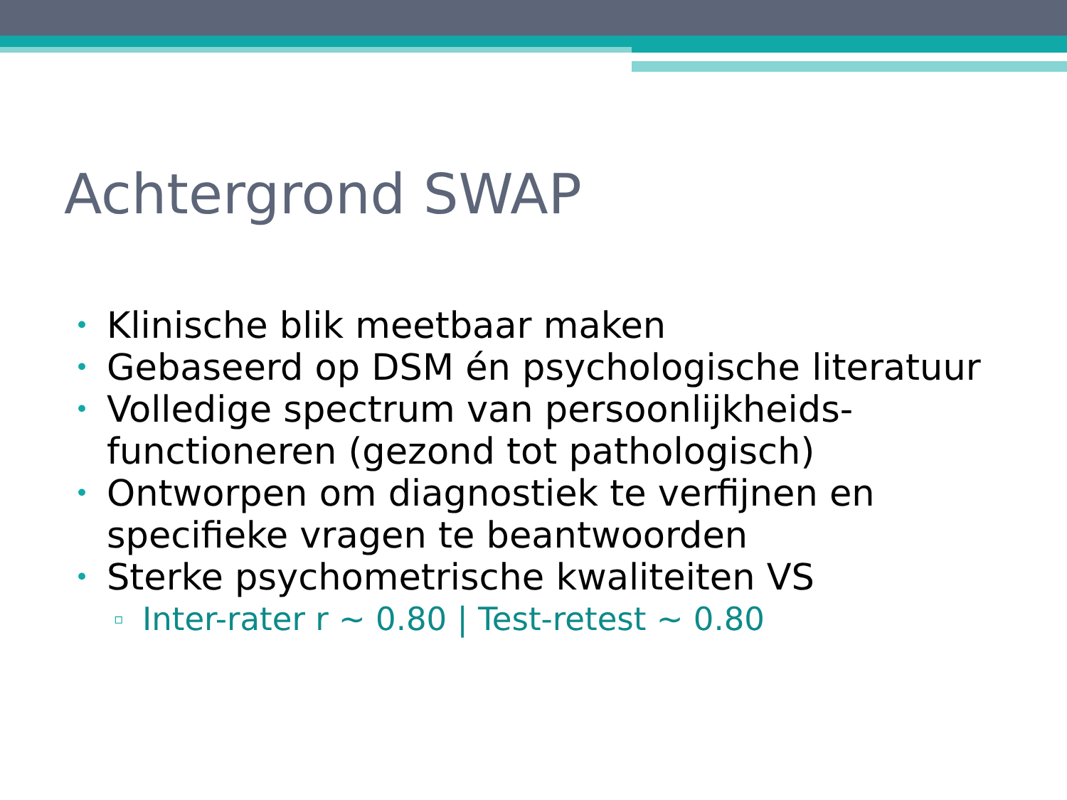Achtergrond SWAP
• Klinische blik meetbaar maken
• Gebaseerd op DSM én psychologische literatuur
• Volledige spectrum van persoonlijkheids-functioneren (gezond tot pathologisch)
• Ontworpen om diagnostiek te verfijnen en specifieke vragen te beantwoorden
• Sterke psychometrische kwaliteiten VS
▫ Inter-rater r ~ 0.80 | Test-retest ~ 0.80